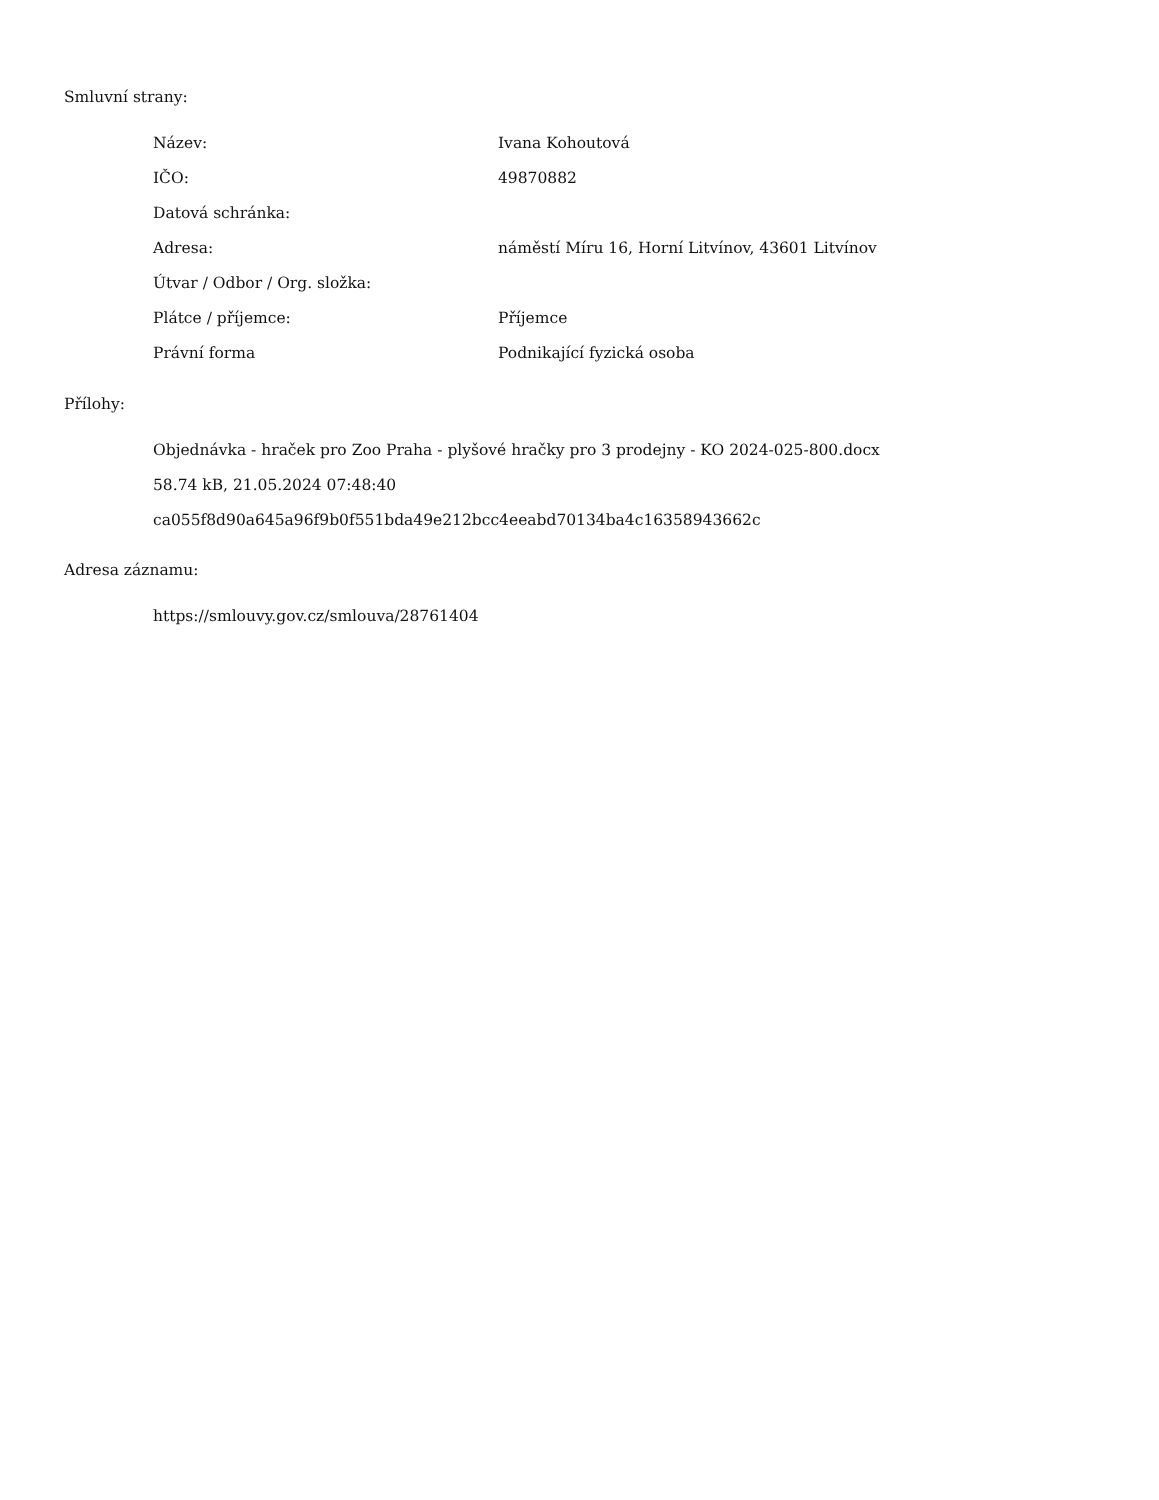Smluvní strany:
| Název: | Ivana Kohoutová |
| IČO: | 49870882 |
| Datová schránka: | |
| Adresa: | náměstí Míru 16, Horní Litvínov, 43601 Litvínov |
| Útvar / Odbor / Org. složka: | |
| Plátce / příjemce: | Příjemce |
| Právní forma | Podnikající fyzická osoba |
Přílohy:
Objednávka - hraček pro Zoo Praha - plyšové hračky pro 3 prodejny - KO 2024-025-800.docx
58.74 kB, 21.05.2024 07:48:40
ca055f8d90a645a96f9b0f551bda49e212bcc4eeabd70134ba4c16358943662c
Adresa záznamu:
https://smlouvy.gov.cz/smlouva/28761404